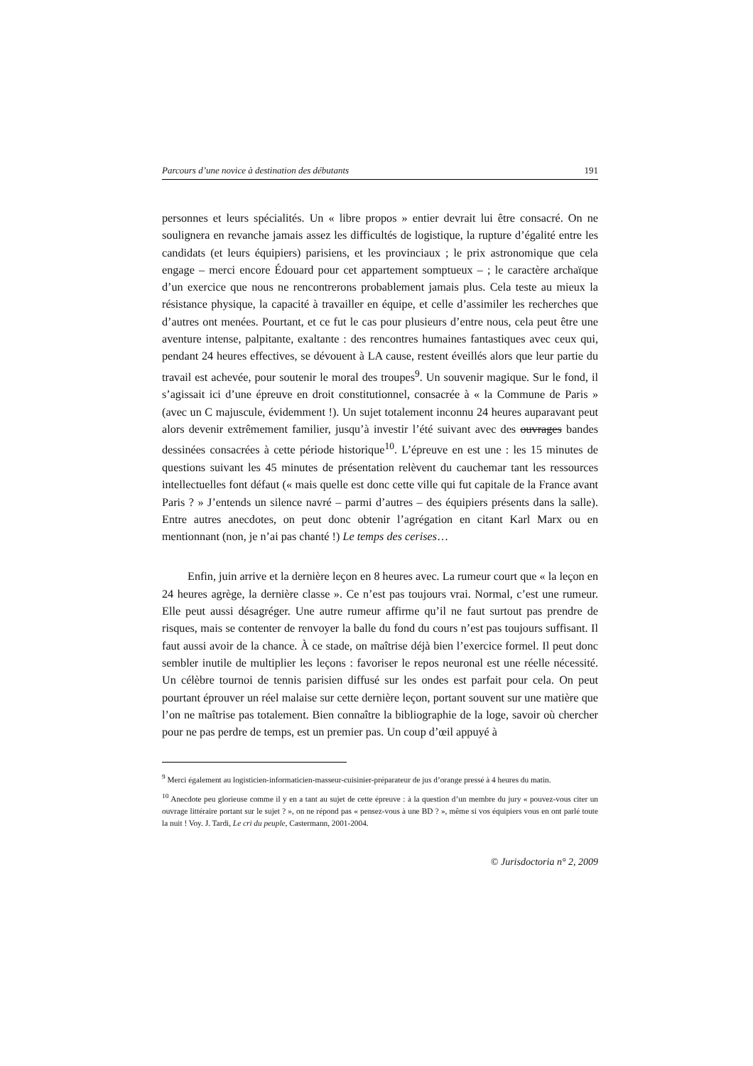Parcours d’une novice à destination des débutants 191
personnes et leurs spécialités. Un « libre propos » entier devrait lui être consacré. On ne soulignera en revanche jamais assez les difficultés de logistique, la rupture d’égalité entre les candidats (et leurs équipiers) parisiens, et les provinciaux ; le prix astronomique que cela engage – merci encore Édouard pour cet appartement somptueux – ; le caractère archaïque d’un exercice que nous ne rencontrerons probablement jamais plus. Cela teste au mieux la résistance physique, la capacité à travailler en équipe, et celle d’assimiler les recherches que d’autres ont menées. Pourtant, et ce fut le cas pour plusieurs d’entre nous, cela peut être une aventure intense, palpitante, exaltante : des rencontres humaines fantastiques avec ceux qui, pendant 24 heures effectives, se dévouent à LA cause, restent éveillés alors que leur partie du travail est achevée, pour soutenir le moral des troupes<sup>9</sup>. Un souvenir magique. Sur le fond, il s’agissait ici d’une épreuve en droit constitutionnel, consacrée à « la Commune de Paris » (avec un C majuscule, évidemment !). Un sujet totalement inconnu 24 heures auparavant peut alors devenir extrêmement familier, jusqu’à investir l’été suivant avec des ouvrages bandes dessinées consacrées à cette période historique<sup>10</sup>. L’épreuve en est une : les 15 minutes de questions suivant les 45 minutes de présentation relèvent du cauchemar tant les ressources intellectuelles font défaut (« mais quelle est donc cette ville qui fut capitale de la France avant Paris ? » J’entends un silence navré – parmi d’autres – des équipiers présents dans la salle). Entre autres anecdotes, on peut donc obtenir l’agrégation en citant Karl Marx ou en mentionnant (non, je n’ai pas chanté !) Le temps des cerises…
Enfin, juin arrive et la dernière leçon en 8 heures avec. La rumeur court que « la leçon en 24 heures agrège, la dernière classe ». Ce n’est pas toujours vrai. Normal, c’est une rumeur. Elle peut aussi désagréger. Une autre rumeur affirme qu’il ne faut surtout pas prendre de risques, mais se contenter de renvoyer la balle du fond du cours n’est pas toujours suffisant. Il faut aussi avoir de la chance. À ce stade, on maîtrise déjà bien l’exercice formel. Il peut donc sembler inutile de multiplier les leçons : favoriser le repos neuronal est une réelle nécessité. Un célèbre tournoi de tennis parisien diffusé sur les ondes est parfait pour cela. On peut pourtant éprouver un réel malaise sur cette dernière leçon, portant souvent sur une matière que l’on ne maîtrise pas totalement. Bien connaître la bibliographie de la loge, savoir où chercher pour ne pas perdre de temps, est un premier pas. Un coup d’œil appuyé à
<sup>9</sup> Merci également au logisticien-informaticien-masseur-cuisinier-préparateur de jus d’orange pressé à 4 heures du matin.
<sup>10</sup> Anecdote peu glorieuse comme il y en a tant au sujet de cette épreuve : à la question d’un membre du jury « pouvez-vous citer un ouvrage littéraire portant sur le sujet ? », on ne répond pas « pensez-vous à une BD ? », même si vos équipiers vous en ont parlé toute la nuit ! Voy. J. Tardi, Le cri du peuple, Castermann, 2001-2004.
© Jurisdoctoria n° 2, 2009